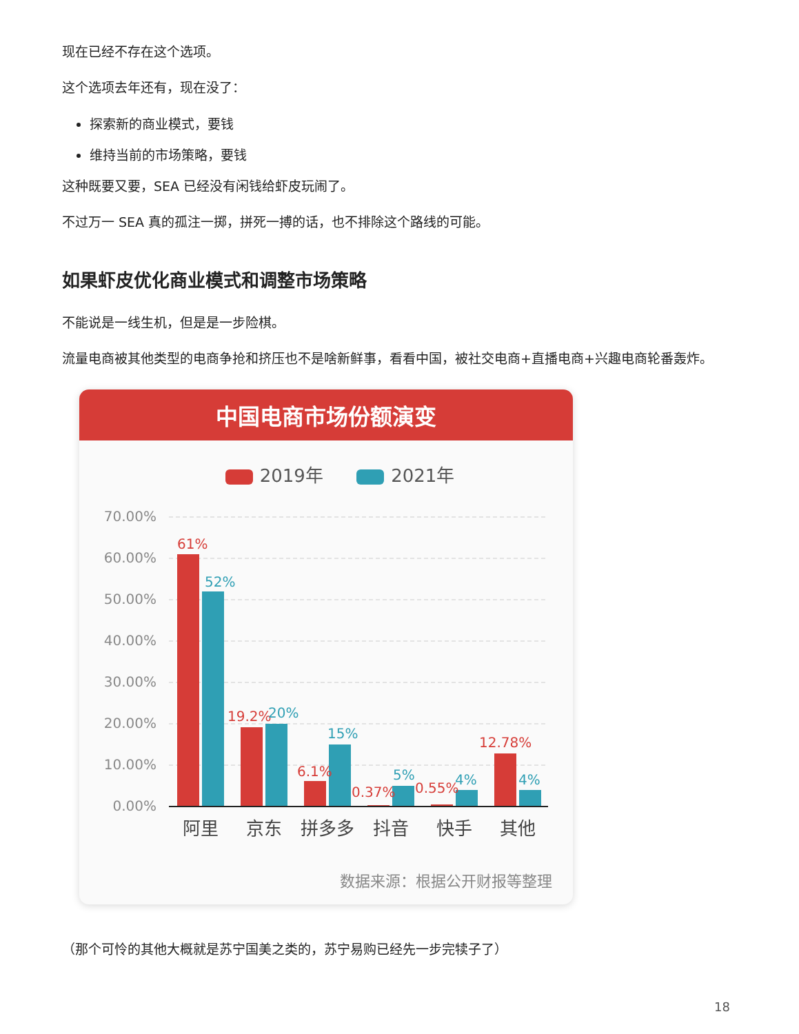现在已经不存在这个选项。
这个选项去年还有，现在没了：
探索新的商业模式，要钱
维持当前的市场策略，要钱
这种既要又要，SEA 已经没有闲钱给虾皮玩闹了。
不过万一 SEA 真的孤注一掷，拼死一搏的话，也不排除这个路线的可能。
如果虾皮优化商业模式和调整市场策略
不能说是一线生机，但是是一步险棋。
流量电商被其他类型的电商争抢和挤压也不是啥新鲜事，看看中国，被社交电商+直播电商+兴趣电商轮番轰炸。
中国电商市场份额演变
2019年 2021年
70.00%
60.00%
50.00%
40.00%
30.00%
20.00%
10.00%
0.00%
61%
19.2%
6.1%
0.37%
0.55%
12.78%
52%
20%
15%
5%
4%
4%
阿里
京东
拼多多
抖音
快手
其他
数据来源：根据公开财报等整理
（那个可怜的其他大概就是苏宁国美之类的，苏宁易购已经先一步完犊子了）
18